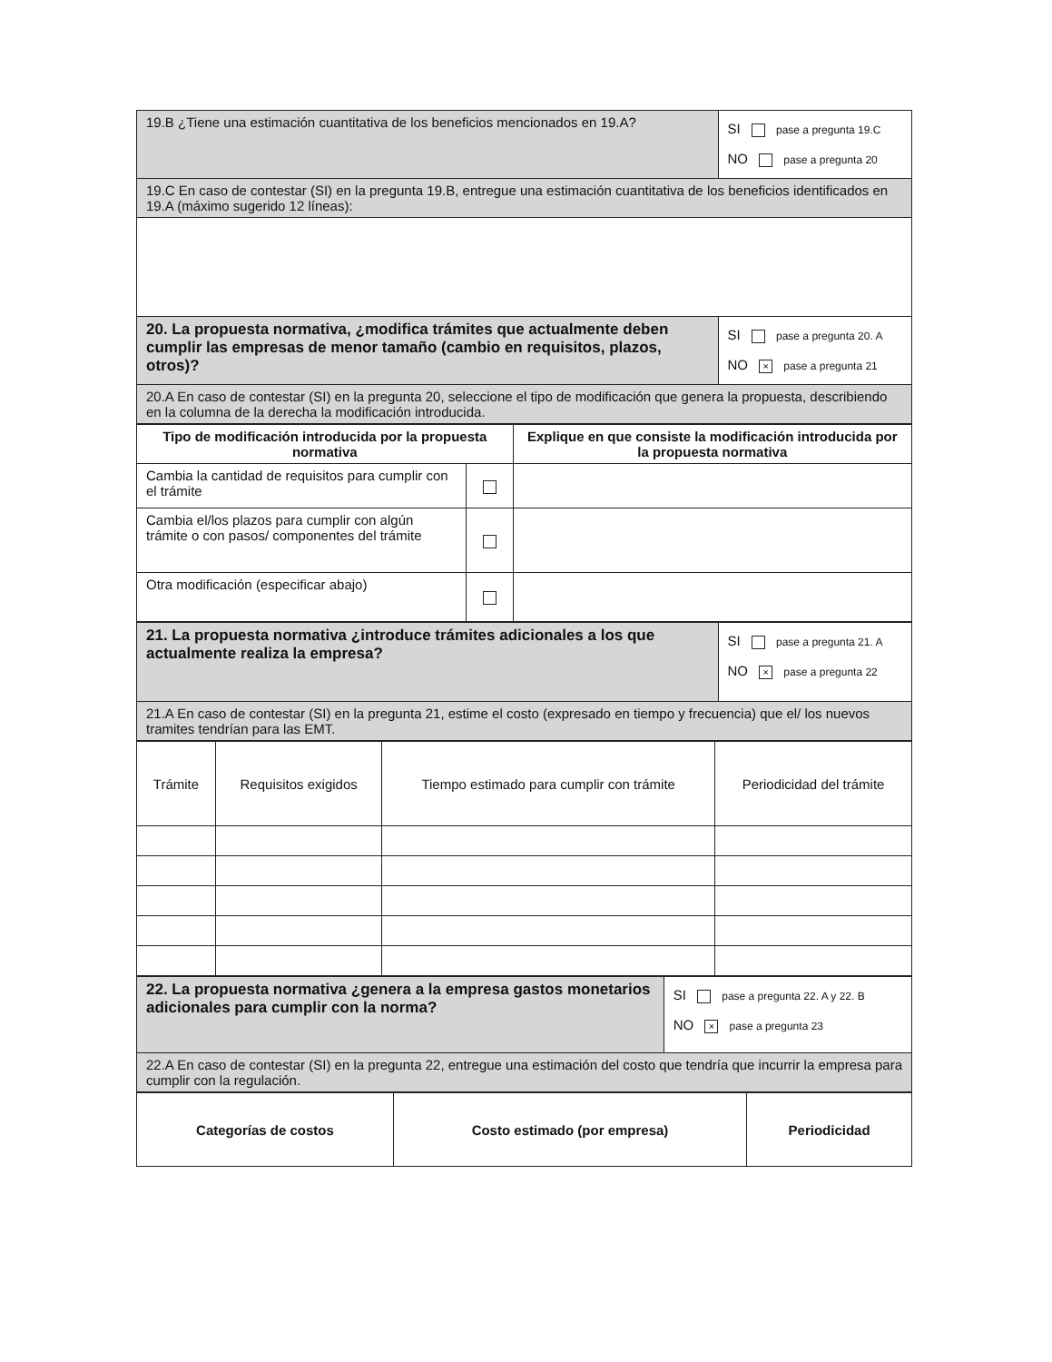| 19.B ¿Tiene una estimación cuantitativa de los beneficios mencionados en 19.A? | SI pase a pregunta 19.C NO pase a pregunta 20 |
| 19.C En caso de contestar (SI) en la pregunta 19.B, entregue una estimación cuantitativa de los beneficios identificados en 19.A (máximo sugerido 12 líneas): | |
| 20. La propuesta normativa, ¿modifica trámites que actualmente deben cumplir las empresas de menor tamaño (cambio en requisitos, plazos, otros)? | SI pase a pregunta 20. A NO × pase a pregunta 21 |
| 20.A En caso de contestar (SI) en la pregunta 20, seleccione el tipo de modificación que genera la propuesta, describiendo en la columna de la derecha la modificación introducida. | |
| Tipo de modificación introducida por la propuesta normativa | | Explique en que consiste la modificación introducida por la propuesta normativa |
| --- | --- | --- |
| Cambia la cantidad de requisitos para cumplir con el trámite | | |
| Cambia el/los plazos para cumplir con algún trámite o con pasos/ componentes del trámite | | |
| Otra modificación (especificar abajo) | | |
| 21. La propuesta normativa ¿introduce trámites adicionales a los que actualmente realiza la empresa? | SI pase a pregunta 21. A NO × pase a pregunta 22 |
| 21.A En caso de contestar (SI) en la pregunta 21, estime el costo (expresado en tiempo y frecuencia) que el/ los nuevos tramites tendrían para las EMT. | |
| Trámite | Requisitos exigidos | Tiempo estimado para cumplir con trámite | Periodicidad del trámite |
| 22. La propuesta normativa ¿genera a la empresa gastos monetarios adicionales para cumplir con la norma? | SI pase a pregunta 22. A y 22. B NO × pase a pregunta 23 |
| 22.A En caso de contestar (SI) en la pregunta 22, entregue una estimación del costo que tendría que incurrir la empresa para cumplir con la regulación. | |
| Categorías de costos | Costo estimado (por empresa) | Periodicidad |
| --- | --- | --- |